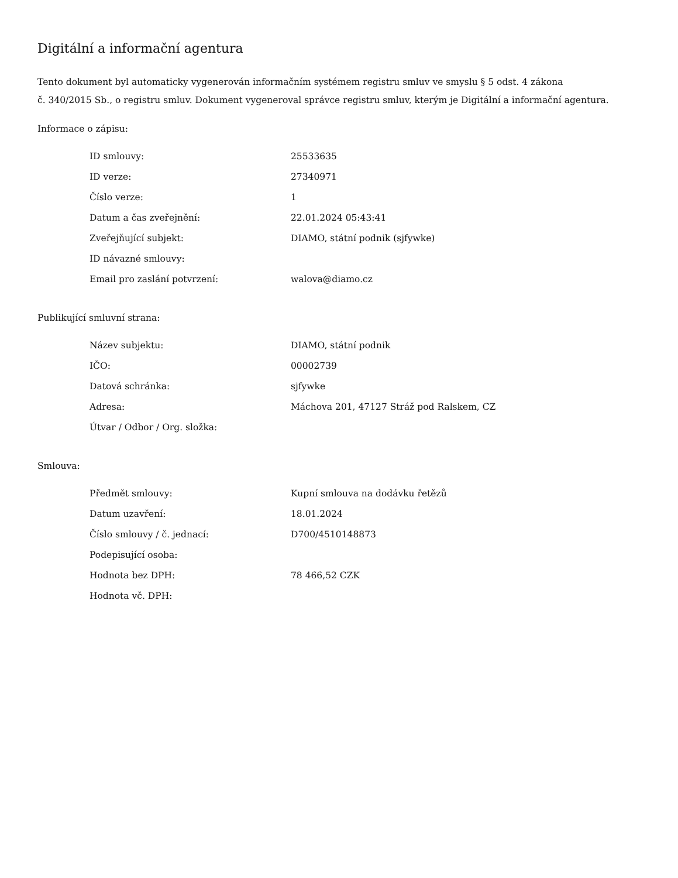Digitální a informační agentura
Tento dokument byl automaticky vygenerován informačním systémem registru smluv ve smyslu § 5 odst. 4 zákona
č. 340/2015 Sb., o registru smluv. Dokument vygeneroval správce registru smluv, kterým je Digitální a informační agentura.
Informace o zápisu:
| ID smlouvy: | 25533635 |
| ID verze: | 27340971 |
| Číslo verze: | 1 |
| Datum a čas zveřejnění: | 22.01.2024 05:43:41 |
| Zveřejňující subjekt: | DIAMO, státní podnik (sjfywke) |
| ID návazné smlouvy: | |
| Email pro zaslání potvrzení: | walova@diamo.cz |
Publikující smluvní strana:
| Název subjektu: | DIAMO, státní podnik |
| IČO: | 00002739 |
| Datová schránka: | sjfywke |
| Adresa: | Máchova 201, 47127 Stráž pod Ralskem, CZ |
| Útvar / Odbor / Org. složka: | |
Smlouva:
| Předmět smlouvy: | Kupní smlouva na dodávku řetězů |
| Datum uzavření: | 18.01.2024 |
| Číslo smlouvy / č. jednací: | D700/4510148873 |
| Podepisující osoba: | |
| Hodnota bez DPH: | 78 466,52 CZK |
| Hodnota vč. DPH: | |